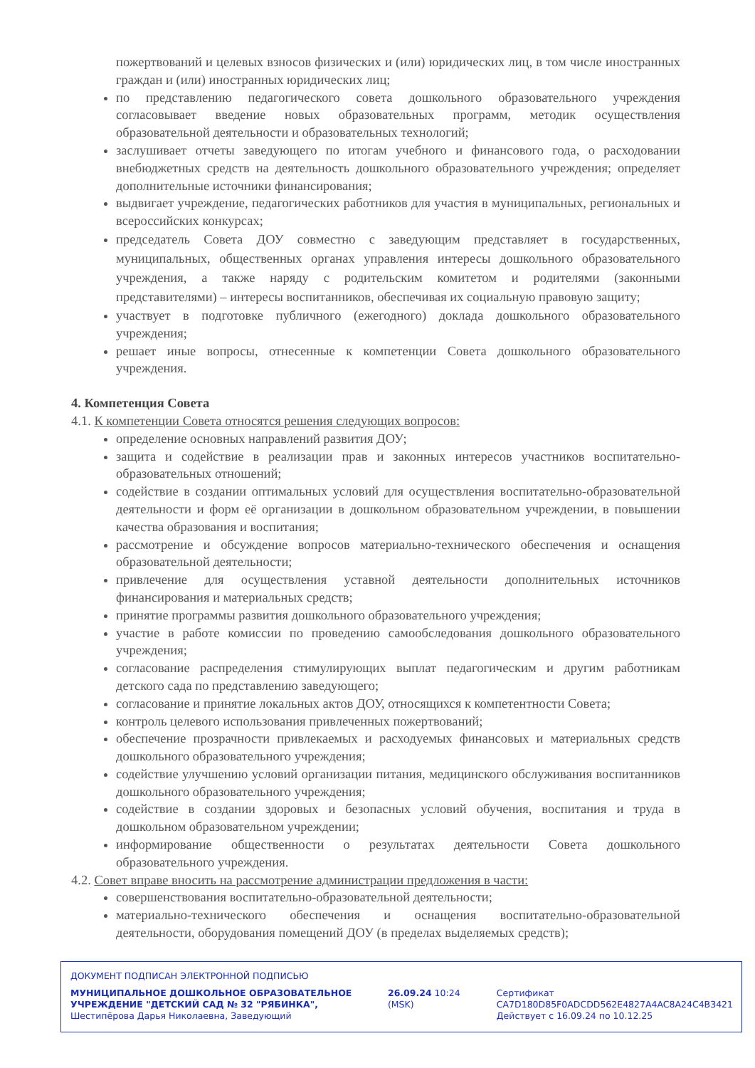пожертвований и целевых взносов физических и (или) юридических лиц, в том числе иностранных граждан и (или) иностранных юридических лиц;
по представлению педагогического совета дошкольного образовательного учреждения согласовывает введение новых образовательных программ, методик осуществления образовательной деятельности и образовательных технологий;
заслушивает отчеты заведующего по итогам учебного и финансового года, о расходовании внебюджетных средств на деятельность дошкольного образовательного учреждения; определяет дополнительные источники финансирования;
выдвигает учреждение, педагогических работников для участия в муниципальных, региональных и всероссийских конкурсах;
председатель Совета ДОУ совместно с заведующим представляет в государственных, муниципальных, общественных органах управления интересы дошкольного образовательного учреждения, а также наряду с родительским комитетом и родителями (законными представителями) – интересы воспитанников, обеспечивая их социальную правовую защиту;
участвует в подготовке публичного (ежегодного) доклада дошкольного образовательного учреждения;
решает иные вопросы, отнесенные к компетенции Совета дошкольного образовательного учреждения.
4. Компетенция Совета
4.1. К компетенции Совета относятся решения следующих вопросов:
определение основных направлений развития ДОУ;
защита и содействие в реализации прав и законных интересов участников воспитательно-образовательных отношений;
содействие в создании оптимальных условий для осуществления воспитательно-образовательной деятельности и форм её организации в дошкольном образовательном учреждении, в повышении качества образования и воспитания;
рассмотрение и обсуждение вопросов материально-технического обеспечения и оснащения образовательной деятельности;
привлечение для осуществления уставной деятельности дополнительных источников финансирования и материальных средств;
принятие программы развития дошкольного образовательного учреждения;
участие в работе комиссии по проведению самообследования дошкольного образовательного учреждения;
согласование распределения стимулирующих выплат педагогическим и другим работникам детского сада по представлению заведующего;
согласование и принятие локальных актов ДОУ, относящихся к компетентности Совета;
контроль целевого использования привлеченных пожертвований;
обеспечение прозрачности привлекаемых и расходуемых финансовых и материальных средств дошкольного образовательного учреждения;
содействие улучшению условий организации питания, медицинского обслуживания воспитанников дошкольного образовательного учреждения;
содействие в создании здоровых и безопасных условий обучения, воспитания и труда в дошкольном образовательном учреждении;
информирование общественности о результатах деятельности Совета дошкольного образовательного учреждения.
4.2. Совет вправе вносить на рассмотрение администрации предложения в части:
совершенствования воспитательно-образовательной деятельности;
материально-технического обеспечения и оснащения воспитательно-образовательной деятельности, оборудования помещений ДОУ (в пределах выделяемых средств);
ДОКУМЕНТ ПОДПИСАН ЭЛЕКТРОННОЙ ПОДПИСЬЮ
МУНИЦИПАЛЬНОЕ ДОШКОЛЬНОЕ ОБРАЗОВАТЕЛЬНОЕ УЧРЕЖДЕНИЕ "ДЕТСКИЙ САД № 32 "РЯБИНКА", Шестипёрова Дарья Николаевна, Заведующий
26.09.24 10:24 (MSK)
Сертификат
CA7D180D85F0ADCDD562E4827A4AC8A24C4B3421
Действует с 16.09.24 по 10.12.25